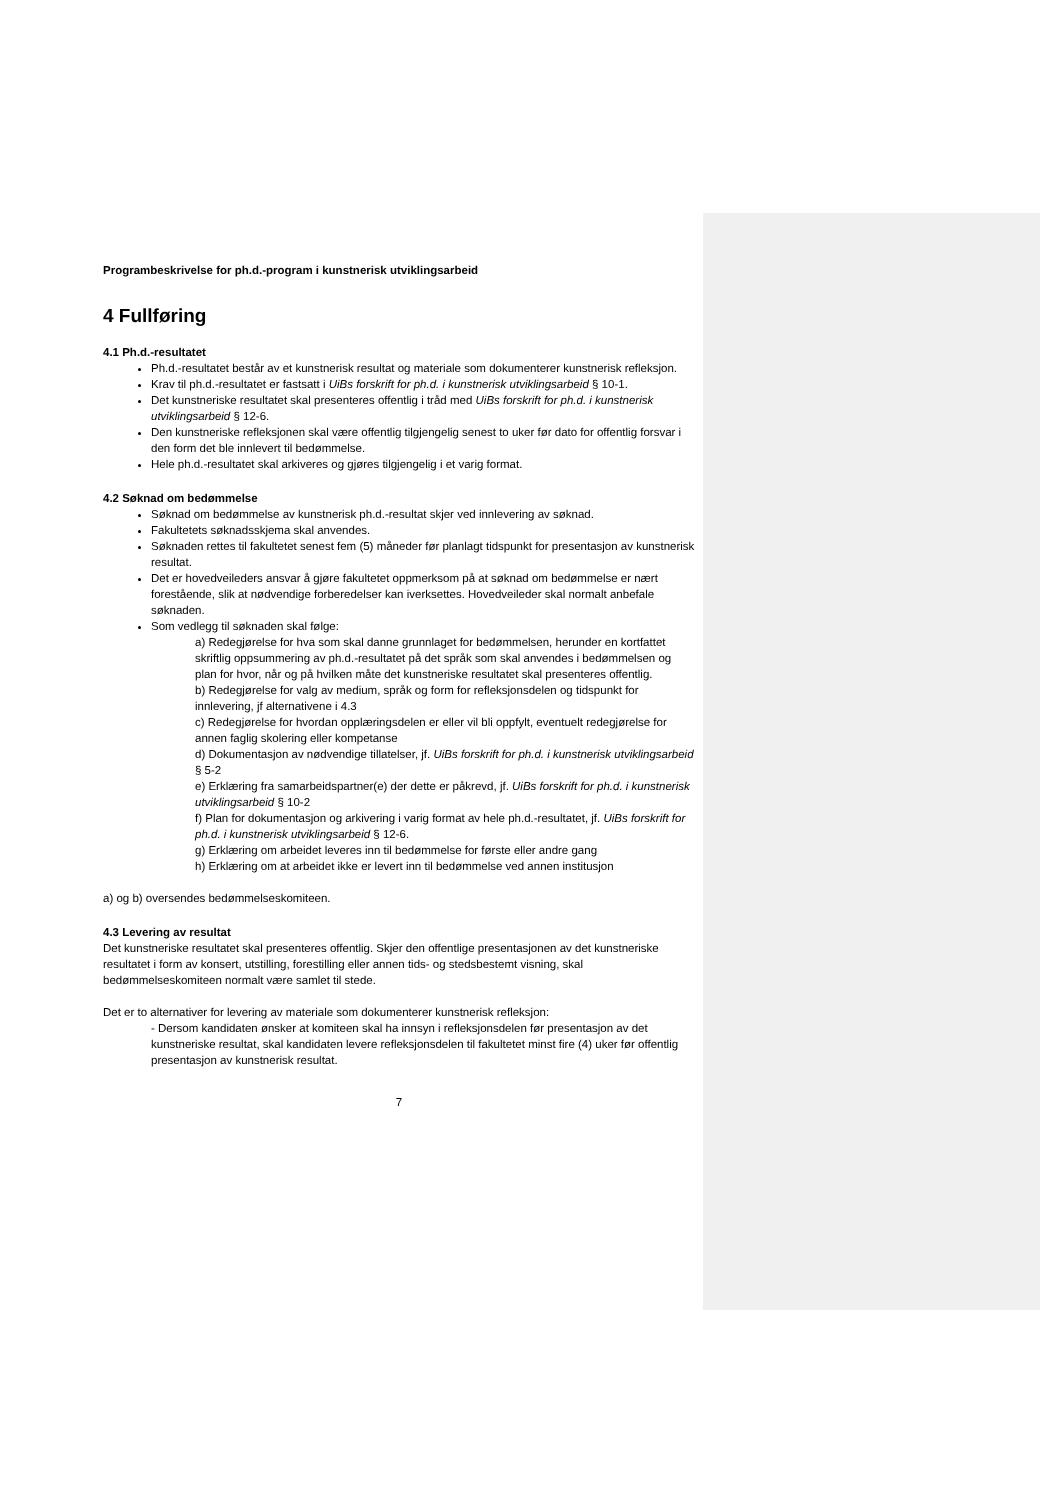Programbeskrivelse for ph.d.-program i kunstnerisk utviklingsarbeid
4 Fullføring
4.1 Ph.d.-resultatet
Ph.d.-resultatet består av et kunstnerisk resultat og materiale som dokumenterer kunstnerisk refleksjon.
Krav til ph.d.-resultatet er fastsatt i UiBs forskrift for ph.d. i kunstnerisk utviklingsarbeid § 10-1.
Det kunstneriske resultatet skal presenteres offentlig i tråd med UiBs forskrift for ph.d. i kunstnerisk utviklingsarbeid § 12-6.
Den kunstneriske refleksjonen skal være offentlig tilgjengelig senest to uker før dato for offentlig forsvar i den form det ble innlevert til bedømmelse.
Hele ph.d.-resultatet skal arkiveres og gjøres tilgjengelig i et varig format.
4.2 Søknad om bedømmelse
Søknad om bedømmelse av kunstnerisk ph.d.-resultat skjer ved innlevering av søknad.
Fakultetets søknadsskjema skal anvendes.
Søknaden rettes til fakultetet senest fem (5) måneder før planlagt tidspunkt for presentasjon av kunstnerisk resultat.
Det er hovedveileders ansvar å gjøre fakultetet oppmerksom på at søknad om bedømmelse er nært forestående, slik at nødvendige forberedelser kan iverksettes. Hovedveileder skal normalt anbefale søknaden.
Som vedlegg til søknaden skal følge:
a) Redegjørelse for hva som skal danne grunnlaget for bedømmelsen, herunder en kortfattet skriftlig oppsummering av ph.d.-resultatet på det språk som skal anvendes i bedømmelsen og plan for hvor, når og på hvilken måte det kunstneriske resultatet skal presenteres offentlig.
b) Redegjørelse for valg av medium, språk og form for refleksjonsdelen og tidspunkt for innlevering, jf alternativene i 4.3
c) Redegjørelse for hvordan opplæringsdelen er eller vil bli oppfylt, eventuelt redegjørelse for annen faglig skolering eller kompetanse
d) Dokumentasjon av nødvendige tillatelser, jf. UiBs forskrift for ph.d. i kunstnerisk utviklingsarbeid § 5-2
e) Erklæring fra samarbeidspartner(e) der dette er påkrevd, jf. UiBs forskrift for ph.d. i kunstnerisk utviklingsarbeid § 10-2
f) Plan for dokumentasjon og arkivering i varig format av hele ph.d.-resultatet, jf. UiBs forskrift for ph.d. i kunstnerisk utviklingsarbeid § 12-6.
g) Erklæring om arbeidet leveres inn til bedømmelse for første eller andre gang
h) Erklæring om at arbeidet ikke er levert inn til bedømmelse ved annen institusjon
a) og b) oversendes bedømmelseskomiteen.
4.3 Levering av resultat
Det kunstneriske resultatet skal presenteres offentlig. Skjer den offentlige presentasjonen av det kunstneriske resultatet i form av konsert, utstilling, forestilling eller annen tids- og stedsbestemt visning, skal bedømmelseskomiteen normalt være samlet til stede.
Det er to alternativer for levering av materiale som dokumenterer kunstnerisk refleksjon:
- Dersom kandidaten ønsker at komiteen skal ha innsyn i refleksjonsdelen før presentasjon av det kunstneriske resultat, skal kandidaten levere refleksjonsdelen til fakultetet minst fire (4) uker før offentlig presentasjon av kunstnerisk resultat.
7